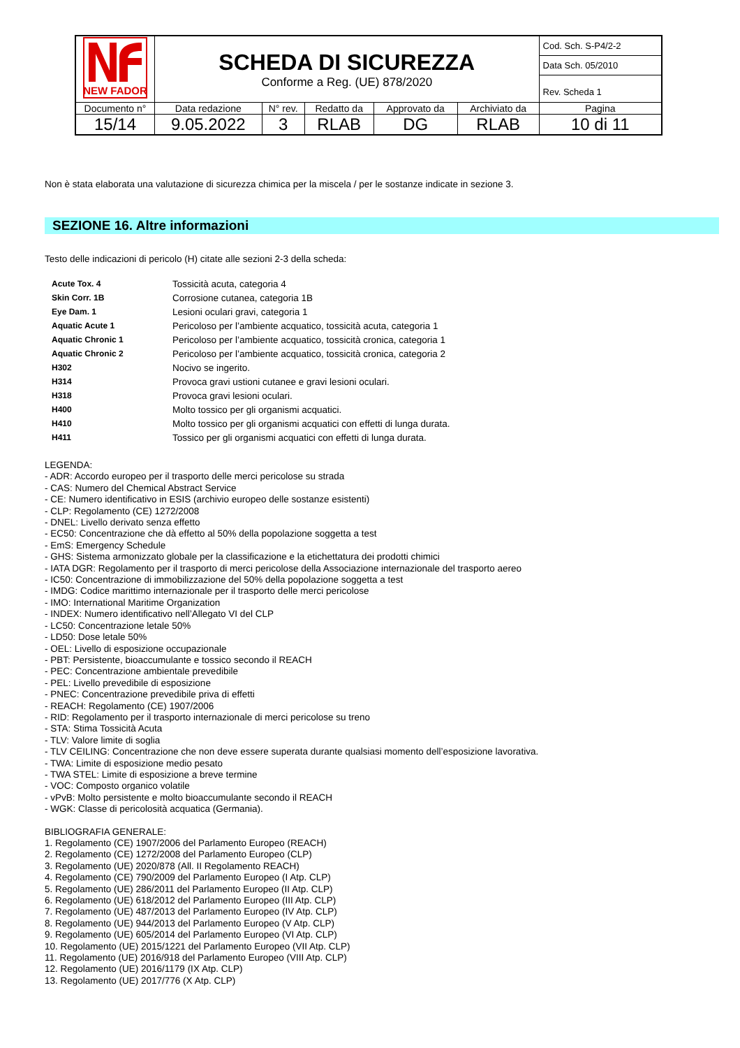| NEW FADOR | SCHEDA DI SICUREZZA Conforme a Reg. (UE) 878/2020 | | | | | Cod. Sch. S-P4/2-2 |
| | | | | | | Data Sch. 05/2010 |
| | | | | | | Rev. Scheda 1 |
| Documento n° | Data redazione | N° rev. | Redatto da | Approvato da | Archiviato da | Pagina |
| 15/14 | 9.05.2022 | 3 | RLAB | DG | RLAB | 10 di 11 |
Non è stata elaborata una valutazione di sicurezza chimica per la miscela / per le sostanze indicate in sezione 3.
SEZIONE 16. Altre informazioni
Testo delle indicazioni di pericolo (H) citate alle sezioni 2-3 della scheda:
| Acute Tox. 4 | Tossicità acuta, categoria 4 |
| Skin Corr. 1B | Corrosione cutanea, categoria 1B |
| Eye Dam. 1 | Lesioni oculari gravi, categoria 1 |
| Aquatic Acute 1 | Pericoloso per l’ambiente acquatico, tossicità acuta, categoria 1 |
| Aquatic Chronic 1 | Pericoloso per l’ambiente acquatico, tossicità cronica, categoria 1 |
| Aquatic Chronic 2 | Pericoloso per l’ambiente acquatico, tossicità cronica, categoria 2 |
| H302 | Nocivo se ingerito. |
| H314 | Provoca gravi ustioni cutanee e gravi lesioni oculari. |
| H318 | Provoca gravi lesioni oculari. |
| H400 | Molto tossico per gli organismi acquatici. |
| H410 | Molto tossico per gli organismi acquatici con effetti di lunga durata. |
| H411 | Tossico per gli organismi acquatici con effetti di lunga durata. |
LEGENDA:
- ADR: Accordo europeo per il trasporto delle merci pericolose su strada
- CAS: Numero del Chemical Abstract Service
- CE: Numero identificativo in ESIS (archivio europeo delle sostanze esistenti)
- CLP: Regolamento (CE) 1272/2008
- DNEL: Livello derivato senza effetto
- EC50: Concentrazione che dà effetto al 50% della popolazione soggetta a test
- EmS: Emergency Schedule
- GHS: Sistema armonizzato globale per la classificazione e la etichettatura dei prodotti chimici
- IATA DGR: Regolamento per il trasporto di merci pericolose della Associazione internazionale del trasporto aereo
- IC50: Concentrazione di immobilizzazione del 50% della popolazione soggetta a test
- IMDG: Codice marittimo internazionale per il trasporto delle merci pericolose
- IMO: International Maritime Organization
- INDEX: Numero identificativo nell’Allegato VI del CLP
- LC50: Concentrazione letale 50%
- LD50: Dose letale 50%
- OEL: Livello di esposizione occupazionale
- PBT: Persistente, bioaccumulante e tossico secondo il REACH
- PEC: Concentrazione ambientale prevedibile
- PEL: Livello prevedibile di esposizione
- PNEC: Concentrazione prevedibile priva di effetti
- REACH: Regolamento (CE) 1907/2006
- RID: Regolamento per il trasporto internazionale di merci pericolose su treno
- STA: Stima Tossicità Acuta
- TLV: Valore limite di soglia
- TLV CEILING: Concentrazione che non deve essere superata durante qualsiasi momento dell’esposizione lavorativa.
- TWA: Limite di esposizione medio pesato
- TWA STEL: Limite di esposizione a breve termine
- VOC: Composto organico volatile
- vPvB: Molto persistente e molto bioaccumulante secondo il REACH
- WGK: Classe di pericolosità acquatica (Germania).
BIBLIOGRAFIA GENERALE:
1. Regolamento (CE) 1907/2006 del Parlamento Europeo (REACH)
2. Regolamento (CE) 1272/2008 del Parlamento Europeo (CLP)
3. Regolamento (UE) 2020/878 (All. II Regolamento REACH)
4. Regolamento (CE) 790/2009 del Parlamento Europeo (I Atp. CLP)
5. Regolamento (UE) 286/2011 del Parlamento Europeo (II Atp. CLP)
6. Regolamento (UE) 618/2012 del Parlamento Europeo (III Atp. CLP)
7. Regolamento (UE) 487/2013 del Parlamento Europeo (IV Atp. CLP)
8. Regolamento (UE) 944/2013 del Parlamento Europeo (V Atp. CLP)
9. Regolamento (UE) 605/2014 del Parlamento Europeo (VI Atp. CLP)
10. Regolamento (UE) 2015/1221 del Parlamento Europeo (VII Atp. CLP)
11. Regolamento (UE) 2016/918 del Parlamento Europeo (VIII Atp. CLP)
12. Regolamento (UE) 2016/1179 (IX Atp. CLP)
13. Regolamento (UE) 2017/776 (X Atp. CLP)